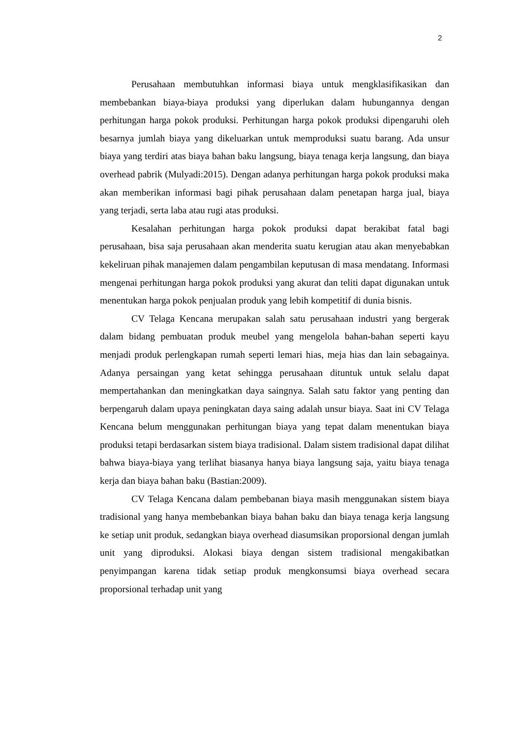2
Perusahaan membutuhkan informasi biaya untuk mengklasifikasikan dan membebankan biaya-biaya produksi yang diperlukan dalam hubungannya dengan perhitungan harga pokok produksi. Perhitungan harga pokok produksi dipengaruhi oleh besarnya jumlah biaya yang dikeluarkan untuk memproduksi suatu barang. Ada unsur biaya yang terdiri atas biaya bahan baku langsung, biaya tenaga kerja langsung, dan biaya overhead pabrik (Mulyadi:2015). Dengan adanya perhitungan harga pokok produksi maka akan memberikan informasi bagi pihak perusahaan dalam penetapan harga jual, biaya yang terjadi, serta laba atau rugi atas produksi.
Kesalahan perhitungan harga pokok produksi dapat berakibat fatal bagi perusahaan, bisa saja perusahaan akan menderita suatu kerugian atau akan menyebabkan kekeliruan pihak manajemen dalam pengambilan keputusan di masa mendatang. Informasi mengenai perhitungan harga pokok produksi yang akurat dan teliti dapat digunakan untuk menentukan harga pokok penjualan produk yang lebih kompetitif di dunia bisnis.
CV Telaga Kencana merupakan salah satu perusahaan industri yang bergerak dalam bidang pembuatan produk meubel yang mengelola bahan-bahan seperti kayu menjadi produk perlengkapan rumah seperti lemari hias, meja hias dan lain sebagainya. Adanya persaingan yang ketat sehingga perusahaan dituntuk untuk selalu dapat mempertahankan dan meningkatkan daya saingnya. Salah satu faktor yang penting dan berpengaruh dalam upaya peningkatan daya saing adalah unsur biaya. Saat ini CV Telaga Kencana belum menggunakan perhitungan biaya yang tepat dalam menentukan biaya produksi tetapi berdasarkan sistem biaya tradisional. Dalam sistem tradisional dapat dilihat bahwa biaya-biaya yang terlihat biasanya hanya biaya langsung saja, yaitu biaya tenaga kerja dan biaya bahan baku (Bastian:2009).
CV Telaga Kencana dalam pembebanan biaya masih menggunakan sistem biaya tradisional yang hanya membebankan biaya bahan baku dan biaya tenaga kerja langsung ke setiap unit produk, sedangkan biaya overhead diasumsikan proporsional dengan jumlah unit yang diproduksi. Alokasi biaya dengan sistem tradisional mengakibatkan penyimpangan karena tidak setiap produk mengkonsumsi biaya overhead secara proporsional terhadap unit yang